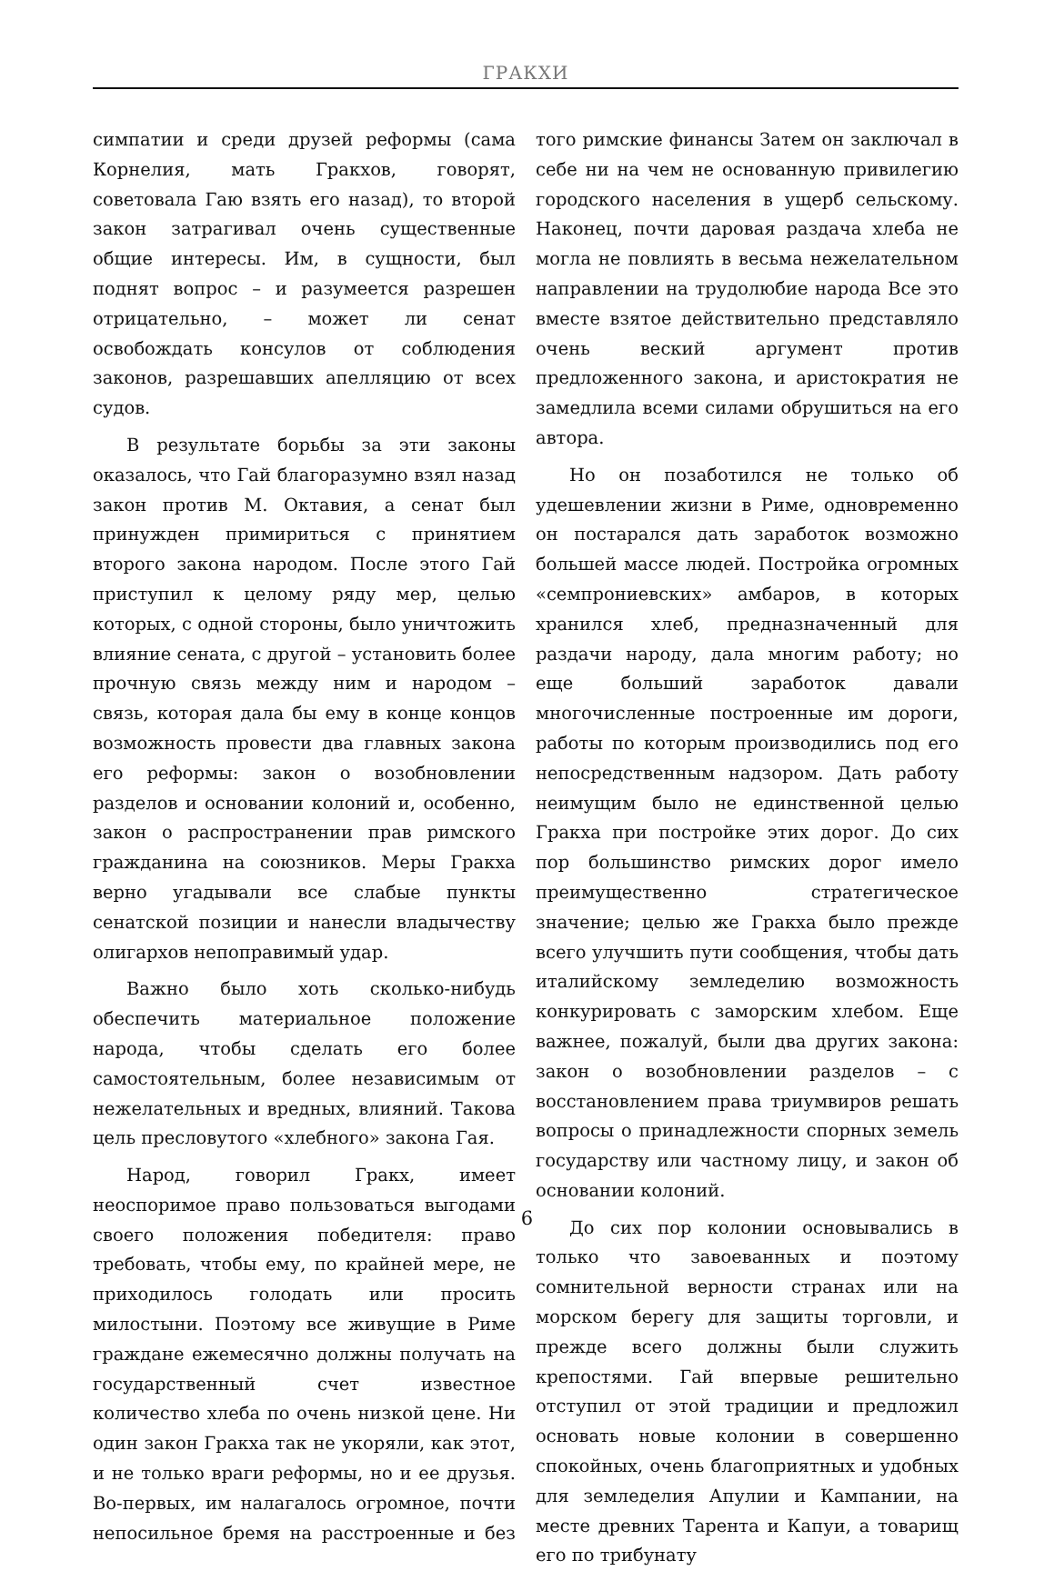ГРАКХИ
симпатии и среди друзей реформы (сама Корнелия, мать Гракхов, говорят, советовала Гаю взять его назад), то второй закон затрагивал очень существенные общие интересы. Им, в сущности, был поднят вопрос – и разумеется разрешен отрицательно, – может ли сенат освобождать консулов от соблюдения законов, разрешавших апелляцию от всех судов.
В результате борьбы за эти законы оказалось, что Гай благоразумно взял назад закон против М. Октавия, а сенат был принужден примириться с принятием второго закона народом. После этого Гай приступил к целому ряду мер, целью которых, с одной стороны, было уничтожить влияние сената, с другой – установить более прочную связь между ним и народом – связь, которая дала бы ему в конце концов возможность провести два главных закона его реформы: закон о возобновлении разделов и основании колоний и, особенно, закон о распространении прав римского гражданина на союзников. Меры Гракха верно угадывали все слабые пункты сенатской позиции и нанесли владычеству олигархов непоправимый удар.
Важно было хоть сколько-нибудь обеспечить материальное положение народа, чтобы сделать его более самостоятельным, более независимым от нежелательных и вредных, влияний. Такова цель пресловутого «хлебного» закона Гая.
Народ, говорил Гракх, имеет неоспоримое право пользоваться выгодами своего положения победителя: право требовать, чтобы ему, по крайней мере, не приходилось голодать или просить милостыни. Поэтому все живущие в Риме граждане ежемесячно должны получать на государственный счет известное количество хлеба по очень низкой цене. Ни один закон Гракха так не укоряли, как этот, и не только враги реформы, но и ее друзья. Во-первых, им налагалось огромное, почти непосильное бремя на расстроенные и без того римские финансы Затем он заключал в себе ни на чем не основанную привилегию городского населения в ущерб сельскому. Наконец, почти даровая раздача хлеба не могла не повлиять в весьма нежелательном направлении на трудолюбие народа Все это вместе взятое действительно представляло очень веский аргумент против предложенного закона, и аристократия не замедлила всеми силами обрушиться на его автора.
Но он позаботился не только об удешевлении жизни в Риме, одновременно он постарался дать заработок возможно большей массе людей. Постройка огромных «семпрониевских» амбаров, в которых хранился хлеб, предназначенный для раздачи народу, дала многим работу; но еще больший заработок давали многочисленные построенные им дороги, работы по которым производились под его непосредственным надзором. Дать работу неимущим было не единственной целью Гракха при постройке этих дорог. До сих пор большинство римских дорог имело преимущественно стратегическое значение; целью же Гракха было прежде всего улучшить пути сообщения, чтобы дать италийскому земледелию возможность конкурировать с заморским хлебом. Еще важнее, пожалуй, были два других закона: закон о возобновлении разделов – с восстановлением права триумвиров решать вопросы о принадлежности спорных земель государству или частному лицу, и закон об основании колоний.
До сих пор колонии основывались в только что завоеванных и поэтому сомнительной верности странах или на морском берегу для защиты торговли, и прежде всего должны были служить крепостями. Гай впервые решительно отступил от этой традиции и предложил основать новые колонии в совершенно спокойных, очень благоприятных и удобных для земледелия Апулии и Кампании, на месте древних Тарента и Капуи, а товарищ его по трибунату
6